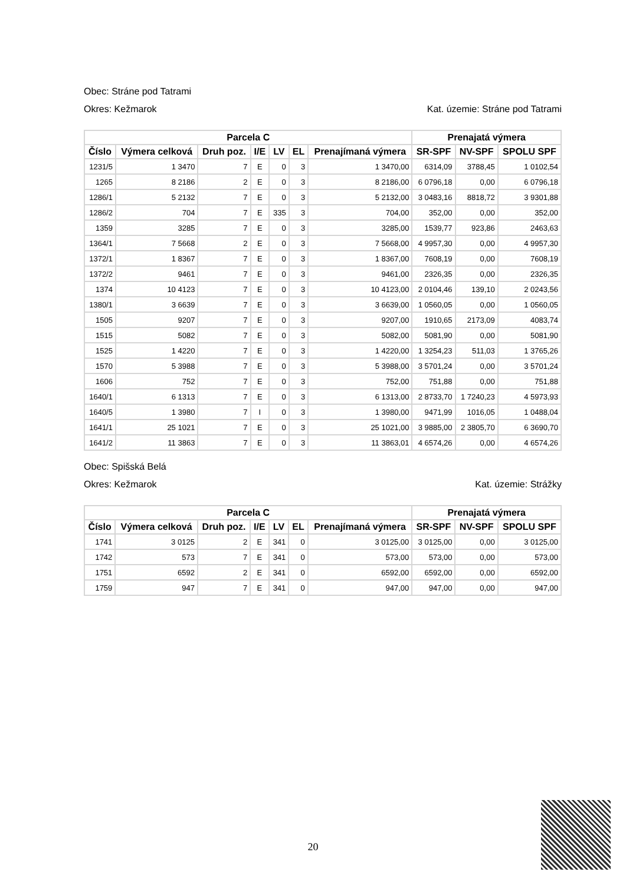Obec: Stráne pod Tatrami
Okres: Kežmarok Kat. územie: Stráne pod Tatrami
| Parcela C | | | | | | | Prenajatá výmera | | |
| --- | --- | --- | --- | --- | --- | --- | --- | --- | --- |
| Číslo | Výmera celková | Druh poz. | I/E | LV | EL | Prenajímaná výmera | SR-SPF | NV-SPF | SPOLU SPF |
| 1231/5 | 1 3470 | 7 | E | 0 | 3 | 1 3470,00 | 6314,09 | 3788,45 | 1 0102,54 |
| 1265 | 8 2186 | 2 | E | 0 | 3 | 8 2186,00 | 6 0796,18 | 0,00 | 6 0796,18 |
| 1286/1 | 5 2132 | 7 | E | 0 | 3 | 5 2132,00 | 3 0483,16 | 8818,72 | 3 9301,88 |
| 1286/2 | 704 | 7 | E | 335 | 3 | 704,00 | 352,00 | 0,00 | 352,00 |
| 1359 | 3285 | 7 | E | 0 | 3 | 3285,00 | 1539,77 | 923,86 | 2463,63 |
| 1364/1 | 7 5668 | 2 | E | 0 | 3 | 7 5668,00 | 4 9957,30 | 0,00 | 4 9957,30 |
| 1372/1 | 1 8367 | 7 | E | 0 | 3 | 1 8367,00 | 7608,19 | 0,00 | 7608,19 |
| 1372/2 | 9461 | 7 | E | 0 | 3 | 9461,00 | 2326,35 | 0,00 | 2326,35 |
| 1374 | 10 4123 | 7 | E | 0 | 3 | 10 4123,00 | 2 0104,46 | 139,10 | 2 0243,56 |
| 1380/1 | 3 6639 | 7 | E | 0 | 3 | 3 6639,00 | 1 0560,05 | 0,00 | 1 0560,05 |
| 1505 | 9207 | 7 | E | 0 | 3 | 9207,00 | 1910,65 | 2173,09 | 4083,74 |
| 1515 | 5082 | 7 | E | 0 | 3 | 5082,00 | 5081,90 | 0,00 | 5081,90 |
| 1525 | 1 4220 | 7 | E | 0 | 3 | 1 4220,00 | 1 3254,23 | 511,03 | 1 3765,26 |
| 1570 | 5 3988 | 7 | E | 0 | 3 | 5 3988,00 | 3 5701,24 | 0,00 | 3 5701,24 |
| 1606 | 752 | 7 | E | 0 | 3 | 752,00 | 751,88 | 0,00 | 751,88 |
| 1640/1 | 6 1313 | 7 | E | 0 | 3 | 6 1313,00 | 2 8733,70 | 1 7240,23 | 4 5973,93 |
| 1640/5 | 1 3980 | 7 | I | 0 | 3 | 1 3980,00 | 9471,99 | 1016,05 | 1 0488,04 |
| 1641/1 | 25 1021 | 7 | E | 0 | 3 | 25 1021,00 | 3 9885,00 | 2 3805,70 | 6 3690,70 |
| 1641/2 | 11 3863 | 7 | E | 0 | 3 | 11 3863,01 | 4 6574,26 | 0,00 | 4 6574,26 |
Obec: Spišská Belá
Okres: Kežmarok Kat. územie: Strážky
| Parcela C | | | | | | | Prenajatá výmera | | |
| --- | --- | --- | --- | --- | --- | --- | --- | --- | --- |
| Číslo | Výmera celková | Druh poz. | I/E | LV | EL | Prenajímaná výmera | SR-SPF | NV-SPF | SPOLU SPF |
| 1741 | 3 0125 | 2 | E | 341 | 0 | 3 0125,00 | 3 0125,00 | 0,00 | 3 0125,00 |
| 1742 | 573 | 7 | E | 341 | 0 | 573,00 | 573,00 | 0,00 | 573,00 |
| 1751 | 6592 | 2 | E | 341 | 0 | 6592,00 | 6592,00 | 0,00 | 6592,00 |
| 1759 | 947 | 7 | E | 341 | 0 | 947,00 | 947,00 | 0,00 | 947,00 |
20